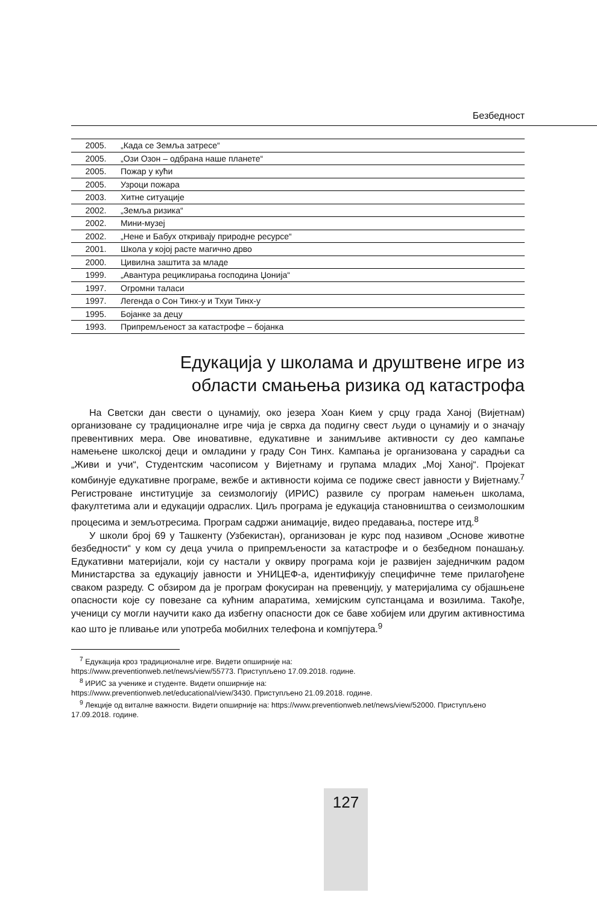Безбедност
| 2005. | „Када се Земља затресе“ |
| 2005. | „Ози Озон – одбрана наше планете“ |
| 2005. | Пожар у кући |
| 2005. | Узроци пожара |
| 2003. | Хитне ситуације |
| 2002. | „Земља ризика“ |
| 2002. | Мини-музеј |
| 2002. | „Нене и Бабух откривају природне ресурсе“ |
| 2001. | Школа у којој расте магично дрво |
| 2000. | Цивилна заштита за младе |
| 1999. | „Авантура рециклирања господина Џонија“ |
| 1997. | Огромни таласи |
| 1997. | Легенда о Сон Тинх-у и Тхуи Тинх-у |
| 1995. | Бојанке за децу |
| 1993. | Припремљеност за катастрофе – бојанка |
Едукација у школама и друштвене игре из
области смањења ризика од катастрофа
На Светски дан свести о цунамију, око језера Хоан Кием у срцу града Ханој (Вијетнам) организоване су традиционалне игре чија је сврха да подигну свест људи о цунамију и о значају превентивних мера. Ове иновативне, едукативне и занимљиве активности су део кампање намењене школској деци и омладини у граду Сон Тинх. Кампања је организована у сарадњи са „Живи и учи“, Студентским часописом у Вијетнаму и групама младих „Мој Ханој“. Пројекат комбинује едукативне програме, вежбе и активности којима се подиже свест јавности у Вијетнаму.<sup>7</sup> Регистроване институције за сеизмологију (ИРИС) развиле су програм намењен школама, факултетима али и едукацији одраслих. Циљ програма је едукација становништва о сеизмолошким процесима и земљотресима. Програм садржи анимације, видео предавања, постере итд.<sup>8</sup>
У школи број 69 у Ташкенту (Узбекистан), организован је курс под називом „Основе животне безбедности“ у ком су деца учила о припремљености за катастрофе и о безбедном понашању. Едукативни материјали, који су настали у оквиру програма који је развијен заједничким радом Министарства за едукацију јавности и УНИЦЕФ-а, идентификују специфичне теме прилагођене сваком разреду. С обзиром да је програм фокусиран на превенцију, у материјалима су објашњене опасности које су повезане са кућним апаратима, хемијским супстанцама и возилима. Такође, ученици су могли научити како да избегну опасности док се баве хобијем или другим активностима као што је пливање или употреба мобилних телефона и компјутера.<sup>9</sup>
<sup>7</sup> Едукација кроз традиционалне игре. Видети опширније на:
https://www.preventionweb.net/news/view/55773. Приступљено 17.09.2018. године.
<sup>8</sup> ИРИС за ученике и студенте. Видети опширније на:
https://www.preventionweb.net/educational/view/3430. Приступљено 21.09.2018. године.
<sup>9</sup> Лекције од виталне важности. Видети опширније на: https://www.preventionweb.net/news/view/52000. Приступљено 17.09.2018. године.
127